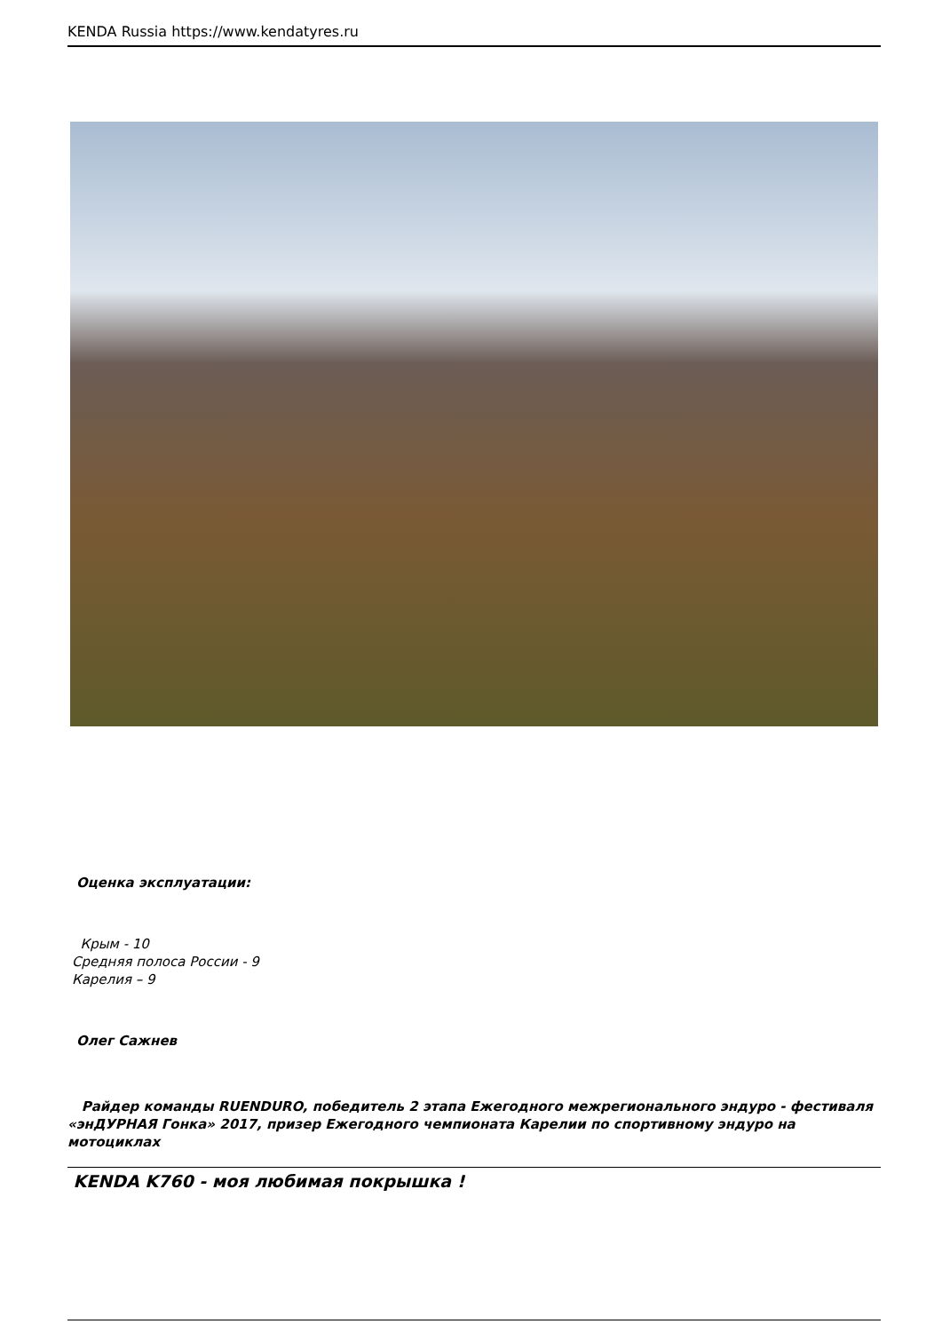KENDA Russia https://www.kendatyres.ru
Оценка эксплуатации:
Крым - 10
Средняя полоса России - 9
Карелия – 9
Олег Сажнев
Райдер команды RUENDURO, победитель 2 этапа Ежегодного межрегионального эндуро - фестиваля «энДУРНАЯ Гонка» 2017, призер Ежегодного чемпионата Карелии по спортивному эндуро на мотоциклах
KENDA K760 - моя любимая покрышка !